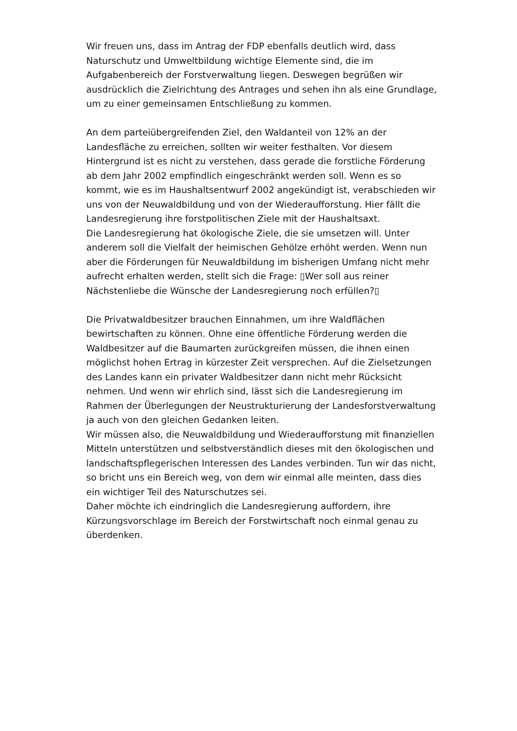Wir freuen uns, dass im Antrag der FDP ebenfalls deutlich wird, dass Naturschutz und Umweltbildung wichtige Elemente sind, die im Aufgabenbereich der Forstverwaltung liegen. Deswegen begrüßen wir ausdrücklich die Zielrichtung des Antrages und sehen ihn als eine Grundlage, um zu einer gemeinsamen Entschließung zu kommen.
An dem parteiübergreifenden Ziel, den Waldanteil von 12% an der Landesfläche zu erreichen, sollten wir weiter festhalten. Vor diesem Hintergrund ist es nicht zu verstehen, dass gerade die forstliche Förderung ab dem Jahr 2002 empfindlich eingeschränkt werden soll. Wenn es so kommt, wie es im Haushaltsentwurf 2002 angekündigt ist, verabschieden wir uns von der Neuwaldbildung und von der Wiederaufforstung. Hier fällt die Landesregierung ihre forstpolitischen Ziele mit der Haushaltsaxt.
Die Landesregierung hat ökologische Ziele, die sie umsetzen will. Unter anderem soll die Vielfalt der heimischen Gehölze erhöht werden. Wenn nun aber die Förderungen für Neuwaldbildung im bisherigen Umfang nicht mehr aufrecht erhalten werden, stellt sich die Frage: ▯Wer soll aus reiner Nächstenliebe die Wünsche der Landesregierung noch erfüllen?▯
Die Privatwaldbesitzer brauchen Einnahmen, um ihre Waldflächen bewirtschaften zu können. Ohne eine öffentliche Förderung werden die Waldbesitzer auf die Baumarten zurückgreifen müssen, die ihnen einen möglichst hohen Ertrag in kürzester Zeit versprechen. Auf die Zielsetzungen des Landes kann ein privater Waldbesitzer dann nicht mehr Rücksicht nehmen. Und wenn wir ehrlich sind, lässt sich die Landesregierung im Rahmen der Überlegungen der Neustrukturierung der Landesforstverwaltung ja auch von den gleichen Gedanken leiten.
Wir müssen also, die Neuwaldbildung und Wiederaufforstung mit finanziellen Mitteln unterstützen und selbstverständlich dieses mit den ökologischen und landschaftspflegerischen Interessen des Landes verbinden. Tun wir das nicht, so bricht uns ein Bereich weg, von dem wir einmal alle meinten, dass dies ein wichtiger Teil des Naturschutzes sei.
Daher möchte ich eindringlich die Landesregierung auffordern, ihre Kürzungsvorschlage im Bereich der Forstwirtschaft noch einmal genau zu überdenken.